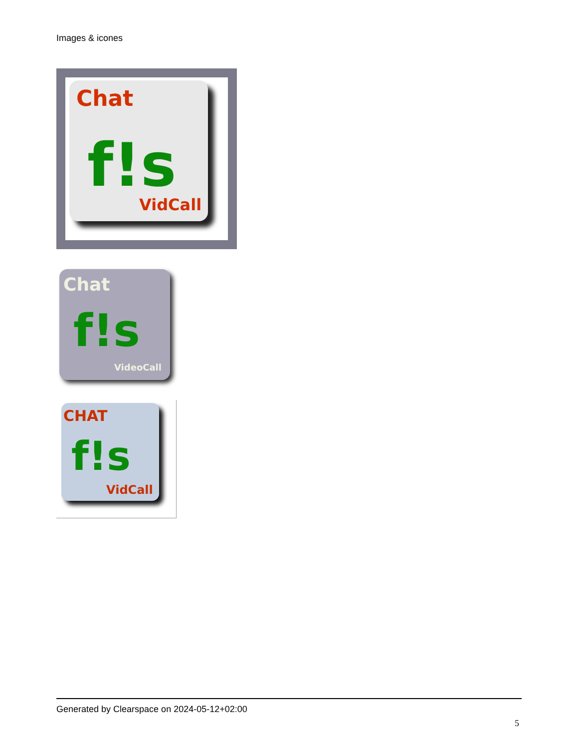Images & icones
Chat
f!s
VidCall
Chat
f!s
VideoCall
CHAT
f!s
VidCall
Generated by Clearspace on 2024-05-12+02:00
5